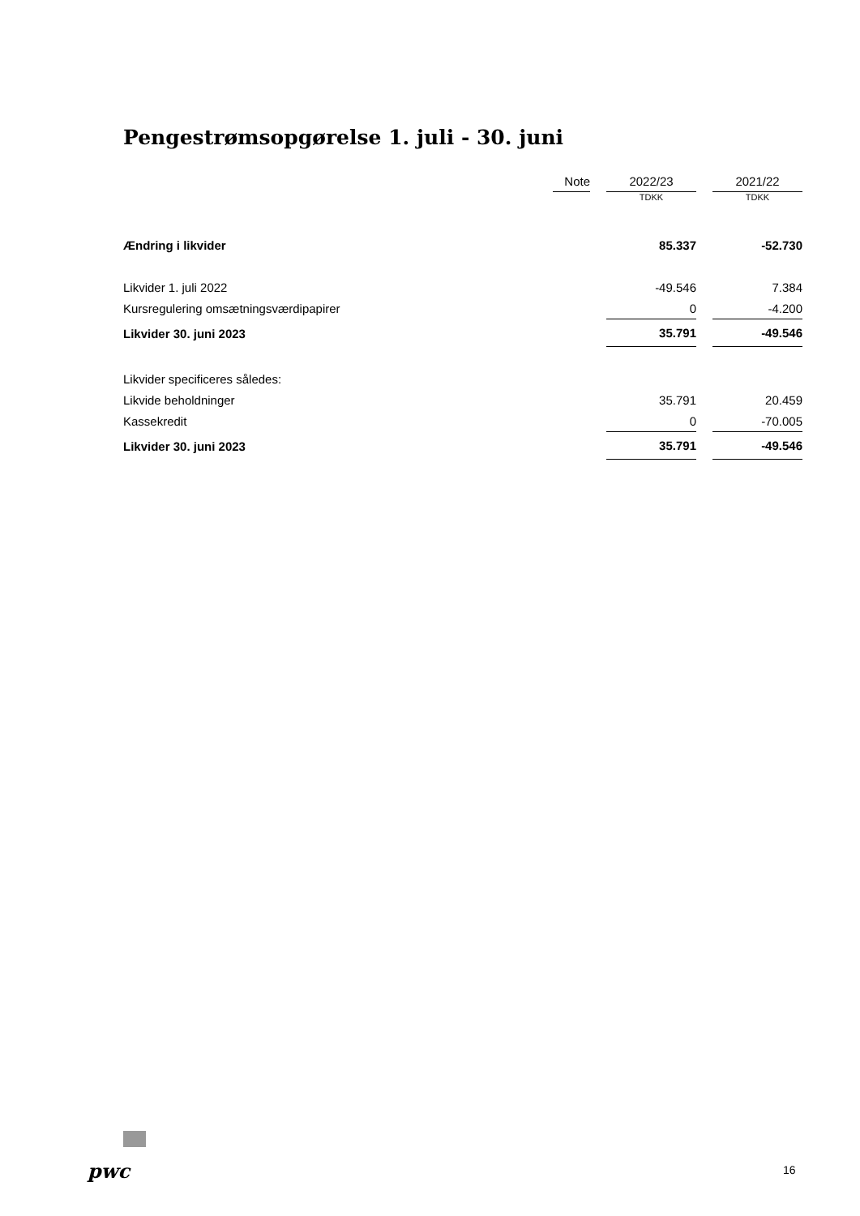Pengestrømsopgørelse 1. juli - 30. juni
| | Note | | 2022/23 | | 2021/22 |
| --- | --- | --- | --- | --- | --- |
| | | | TDKK | | TDKK |
| Ændring i likvider | | | 85.337 | | -52.730 |
| Likvider 1. juli 2022 | | | -49.546 | | 7.384 |
| Kursregulering omsætningsværdipapirer | | | 0 | | -4.200 |
| Likvider 30. juni 2023 | | | 35.791 | | -49.546 |
| Likvider specificeres således: | | | | | |
| Likvide beholdninger | | | 35.791 | | 20.459 |
| Kassekredit | | | 0 | | -70.005 |
| Likvider 30. juni 2023 | | | 35.791 | | -49.546 |
pwc 16